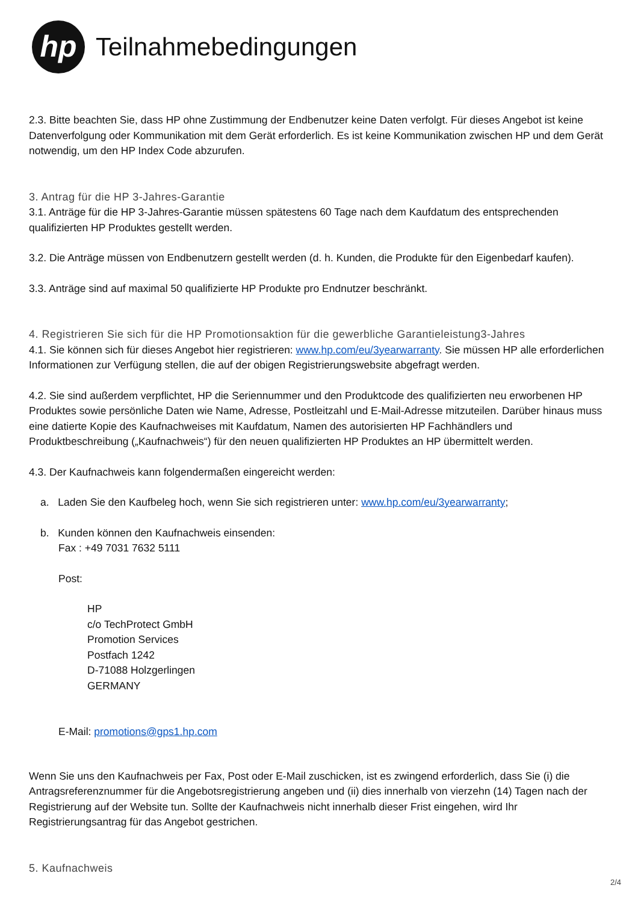hp
Teilnahmebedingungen
2.3. Bitte beachten Sie, dass HP ohne Zustimmung der Endbenutzer keine Daten verfolgt. Für dieses Angebot ist keine Datenverfolgung oder Kommunikation mit dem Gerät erforderlich. Es ist keine Kommunikation zwischen HP und dem Gerät notwendig, um den HP Index Code abzurufen.
3. Antrag für die HP 3-Jahres-Garantie
3.1. Anträge für die HP 3-Jahres-Garantie müssen spätestens 60 Tage nach dem Kaufdatum des entsprechenden qualifizierten HP Produktes gestellt werden.
3.2. Die Anträge müssen von Endbenutzern gestellt werden (d. h. Kunden, die Produkte für den Eigenbedarf kaufen).
3.3. Anträge sind auf maximal 50 qualifizierte HP Produkte pro Endnutzer beschränkt.
4. Registrieren Sie sich für die HP Promotionsaktion für die gewerbliche Garantieleistung3-Jahres
4.1. Sie können sich für dieses Angebot hier registrieren: www.hp.com/eu/3yearwarranty. Sie müssen HP alle erforderlichen Informationen zur Verfügung stellen, die auf der obigen Registrierungswebsite abgefragt werden.
4.2. Sie sind außerdem verpflichtet, HP die Seriennummer und den Produktcode des qualifizierten neu erworbenen HP Produktes sowie persönliche Daten wie Name, Adresse, Postleitzahl und E-Mail-Adresse mitzuteilen. Darüber hinaus muss eine datierte Kopie des Kaufnachweises mit Kaufdatum, Namen des autorisierten HP Fachhändlers und Produktbeschreibung („Kaufnachweis“) für den neuen qualifizierten HP Produktes an HP übermittelt werden.
4.3. Der Kaufnachweis kann folgendermaßen eingereicht werden:
a. Laden Sie den Kaufbeleg hoch, wenn Sie sich registrieren unter: www.hp.com/eu/3yearwarranty;
b. Kunden können den Kaufnachweis einsenden:
Fax : +49 7031 7632 5111
Post:
HP
c/o TechProtect GmbH
Promotion Services
Postfach 1242
D-71088 Holzgerlingen
GERMANY
E-Mail: promotions@gps1.hp.com
Wenn Sie uns den Kaufnachweis per Fax, Post oder E-Mail zuschicken, ist es zwingend erforderlich, dass Sie (i) die Antragsreferenznummer für die Angebotsregistrierung angeben und (ii) dies innerhalb von vierzehn (14) Tagen nach der Registrierung auf der Website tun. Sollte der Kaufnachweis nicht innerhalb dieser Frist eingehen, wird Ihr Registrierungsantrag für das Angebot gestrichen.
5. Kaufnachweis
2/4